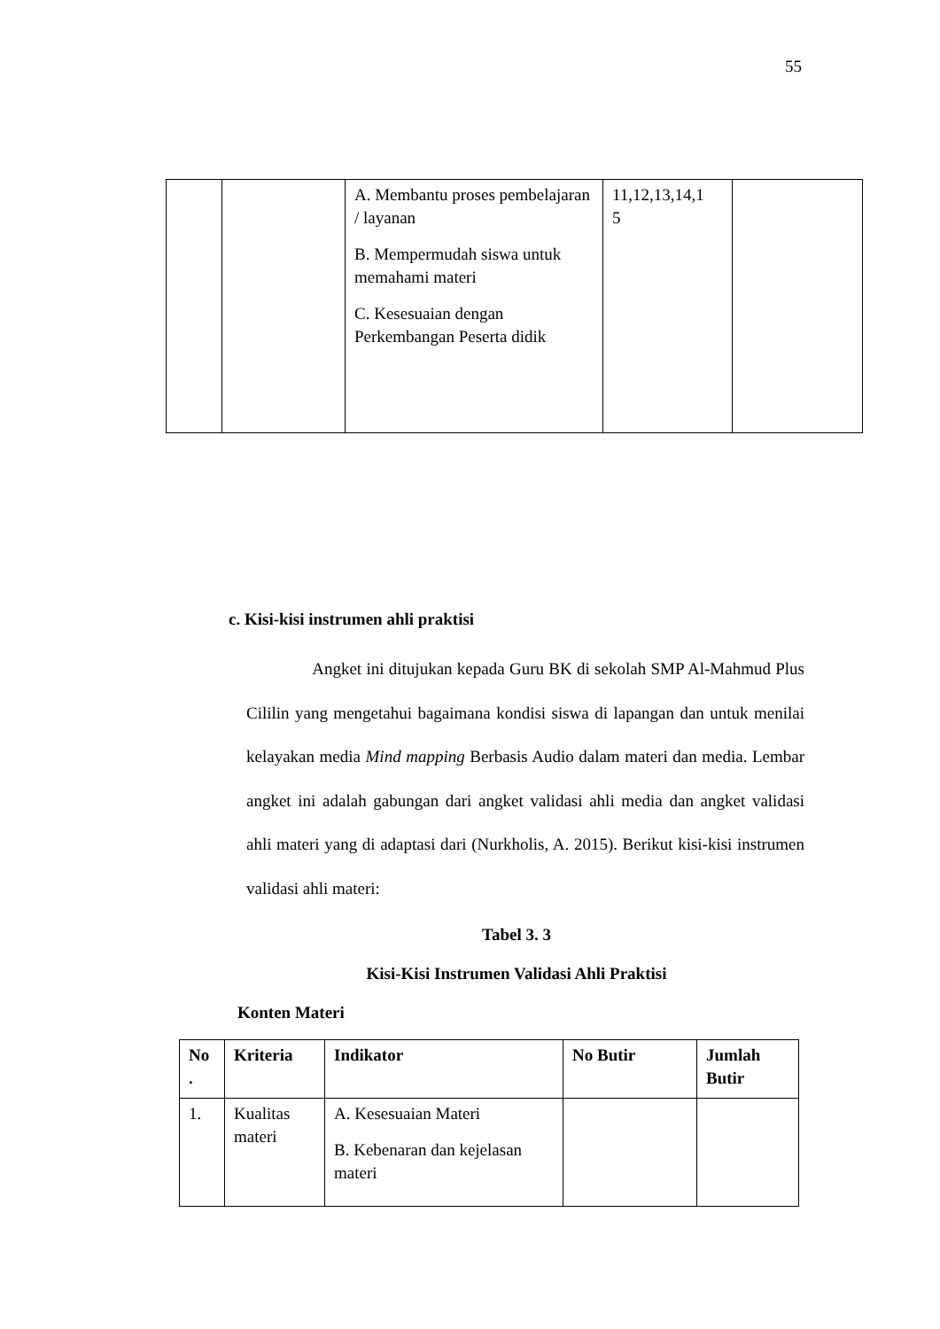55
| | | A. Membantu proses pembelajaran / layanan B. Mempermudah siswa untuk memahami materi C. Kesesuaian dengan Perkembangan Peserta didik | 11,12,13,14,1 5 | |
c. Kisi-kisi instrumen ahli praktisi
Angket ini ditujukan kepada Guru BK di sekolah SMP Al-Mahmud Plus Cililin yang mengetahui bagaimana kondisi siswa di lapangan dan untuk menilai kelayakan media Mind mapping Berbasis Audio dalam materi dan media. Lembar angket ini adalah gabungan dari angket validasi ahli media dan angket validasi ahli materi yang di adaptasi dari (Nurkholis, A. 2015). Berikut kisi-kisi instrumen validasi ahli materi:
Tabel 3. 3
Kisi-Kisi Instrumen Validasi Ahli Praktisi
Konten Materi
| No . | Kriteria | Indikator | No Butir | Jumlah Butir |
| --- | --- | --- | --- | --- |
| 1. | Kualitas materi | A. Kesesuaian Materi B. Kebenaran dan kejelasan materi | | |